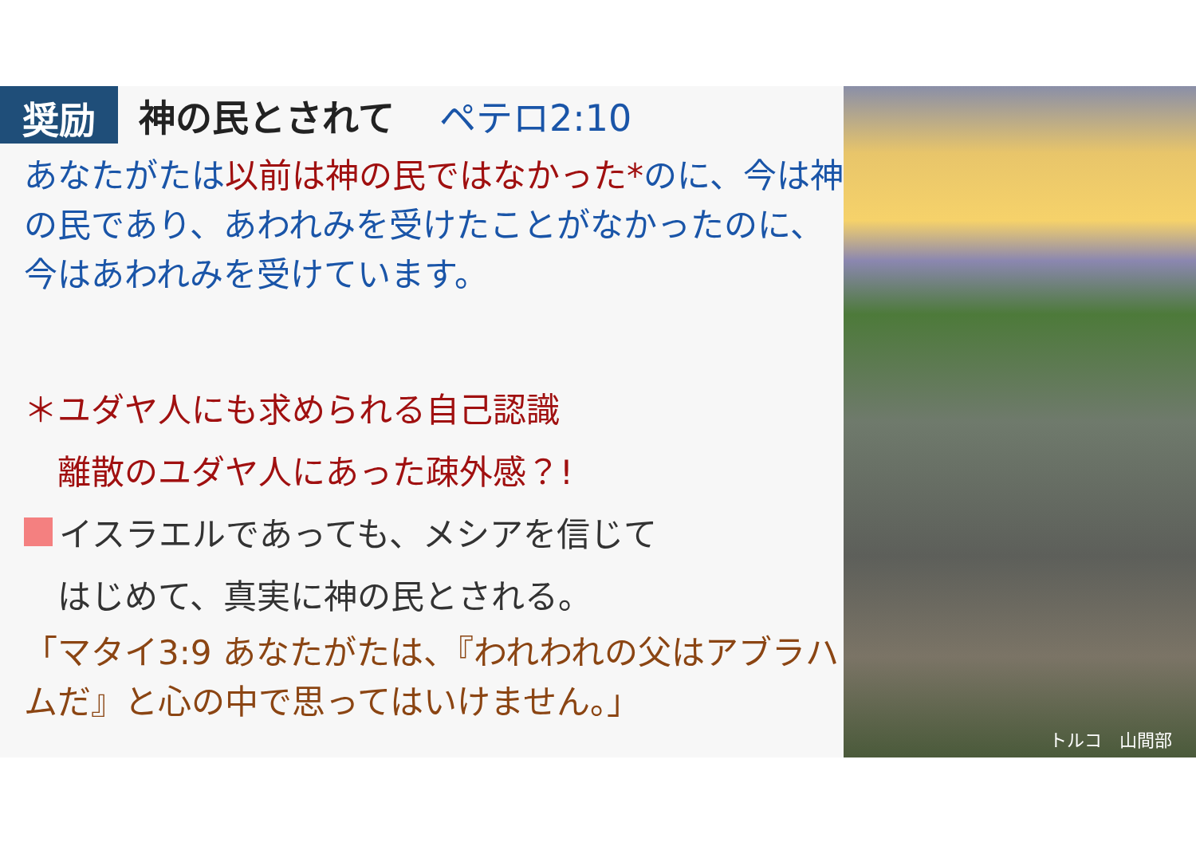奨励
神の民とされて ペテロ2:10
あなたがたは以前は神の民ではなかった*のに、今は神の民であり、あわれみを受けたことがなかったのに、今はあわれみを受けています。
＊ユダヤ人にも求められる自己認識
　離散のユダヤ人にあった疎外感？!
イスラエルであっても、メシアを信じて
　はじめて、真実に神の民とされる。
「マタイ3:9 あなたがたは、『われわれの父はアブラハムだ』と心の中で思ってはいけません。」
トルコ　山間部